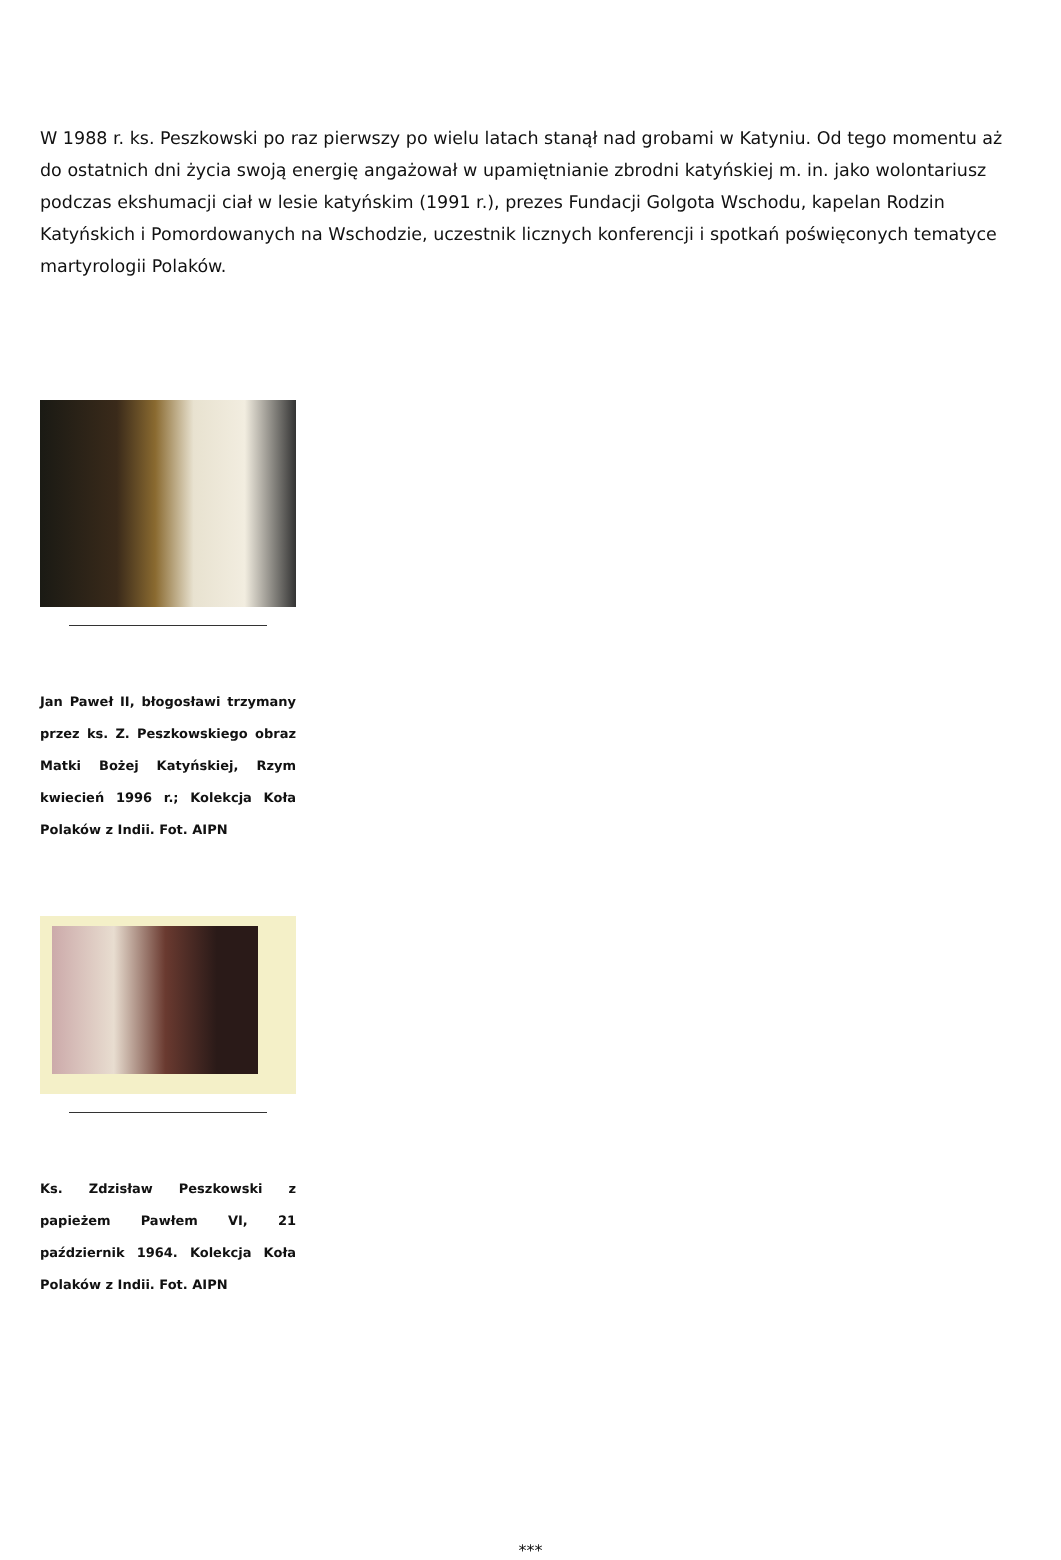W 1988 r. ks. Peszkowski po raz pierwszy po wielu latach stanął nad grobami w Katyniu. Od tego momentu aż do ostatnich dni życia swoją energię angażował w upamiętnianie zbrodni katyńskiej m. in. jako wolontariusz podczas ekshumacji ciał w lesie katyńskim (1991 r.), prezes Fundacji Golgota Wschodu, kapelan Rodzin Katyńskich i Pomordowanych na Wschodzie, uczestnik licznych konferencji i spotkań poświęconych tematyce martyrologii Polaków.
Jan Paweł II, błogosławi trzymany przez ks. Z. Peszkowskiego obraz Matki Bożej Katyńskiej, Rzym kwiecień 1996 r.; Kolekcja Koła Polaków z Indii. Fot. AIPN
Ks. Zdzisław Peszkowski z papieżem Pawłem VI, 21 październik 1964. Kolekcja Koła Polaków z Indii. Fot. AIPN
***